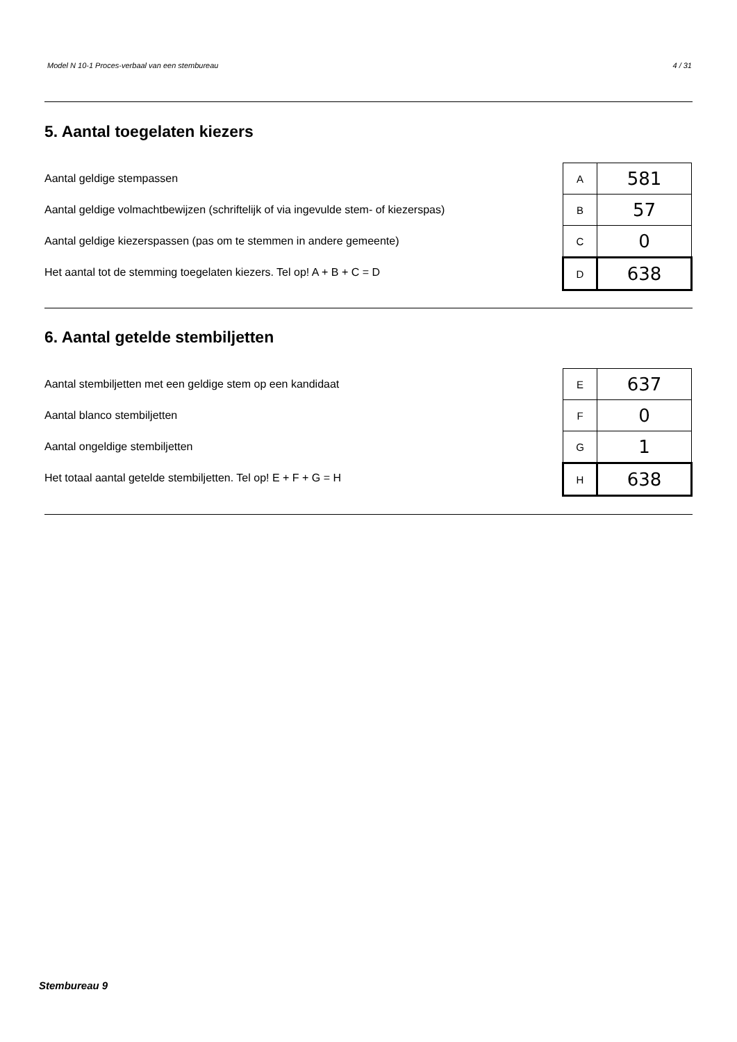Model N 10-1 Proces-verbaal van een stembureau 4 / 31
5. Aantal toegelaten kiezers
Aantal geldige stempassen
Aantal geldige volmachtbewijzen (schriftelijk of via ingevulde stem- of kiezerspas)
Aantal geldige kiezerspassen (pas om te stemmen in andere gemeente)
Het aantal tot de stemming toegelaten kiezers. Tel op! A + B + C = D
| A | 581 |
| B | 57 |
| C | 0 |
| D | 638 |
6. Aantal getelde stembiljetten
Aantal stembiljetten met een geldige stem op een kandidaat
Aantal blanco stembiljetten
Aantal ongeldige stembiljetten
Het totaal aantal getelde stembiljetten. Tel op! E + F + G = H
| E | 637 |
| F | 0 |
| G | 1 |
| H | 638 |
Stembureau 9